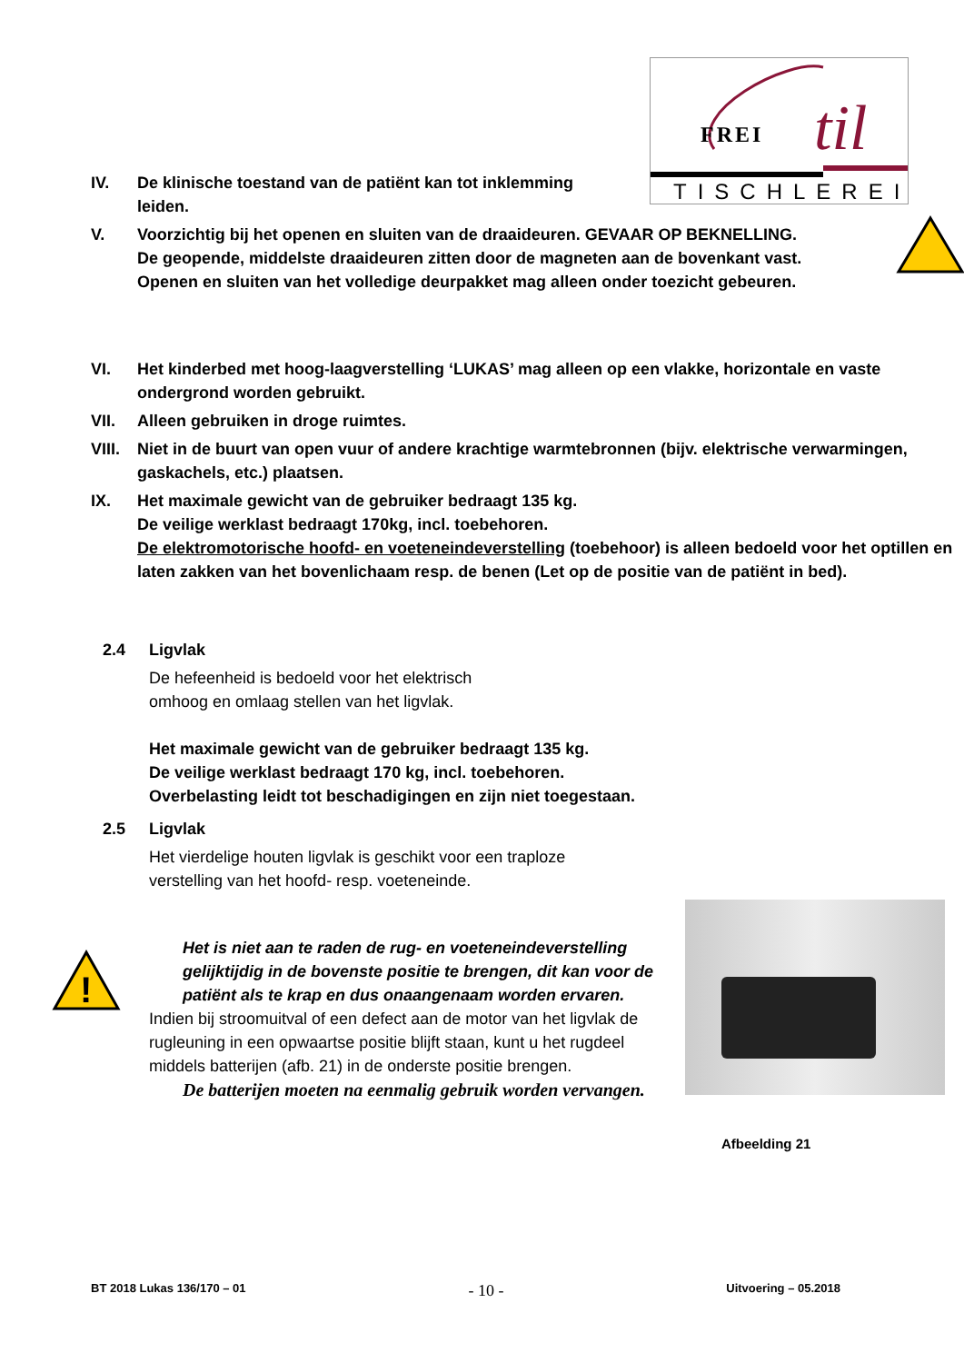FREI
til
TISCHLEREI
IV. De klinische toestand van de patiënt kan tot inklemming leiden.
V. Voorzichtig bij het openen en sluiten van de draaideuren. GEVAAR OP BEKNELLING.
De geopende, middelste draaideuren zitten door de magneten aan de bovenkant vast.
Openen en sluiten van het volledige deurpakket mag alleen onder toezicht gebeuren.
VI. Het kinderbed met hoog-laagverstelling ‘LUKAS’ mag alleen op een vlakke, horizontale en vaste ondergrond worden gebruikt.
VII. Alleen gebruiken in droge ruimtes.
VIII.
Niet in de buurt van open vuur of andere krachtige warmtebronnen (bijv. elektrische verwarmingen, gaskachels, etc.) plaatsen.
IX. Het maximale gewicht van de gebruiker bedraagt 135 kg.
De veilige werklast bedraagt 170kg, incl. toebehoren.
De elektromotorische hoofd- en voeteneindeverstelling (toebehoor) is alleen bedoeld voor het optillen en laten zakken van het bovenlichaam resp. de benen (Let op de positie van de patiënt in bed).
2.4 Ligvlak
De hefeenheid is bedoeld voor het elektrisch
omhoog en omlaag stellen van het ligvlak.
Het maximale gewicht van de gebruiker bedraagt 135 kg.
De veilige werklast bedraagt 170 kg, incl. toebehoren.
Overbelasting leidt tot beschadigingen en zijn niet toegestaan.
2.5 Ligvlak
Het vierdelige houten ligvlak is geschikt voor een traploze
verstelling van het hoofd- resp. voeteneinde.
!
Het is niet aan te raden de rug- en voeteneindeverstelling gelijktijdig in de bovenste positie te brengen, dit kan voor de patiënt als te krap en dus onaangenaam worden ervaren.
Indien bij stroomuitval of een defect aan de motor van het ligvlak de rugleuning in een opwaartse positie blijft staan, kunt u het rugdeel middels batterijen (afb. 21) in de onderste positie brengen.
De batterijen moeten na eenmalig gebruik worden vervangen.
Afbeelding 21
BT 2018 Lukas 136/170 – 01 - 10 - Uitvoering – 05.2018